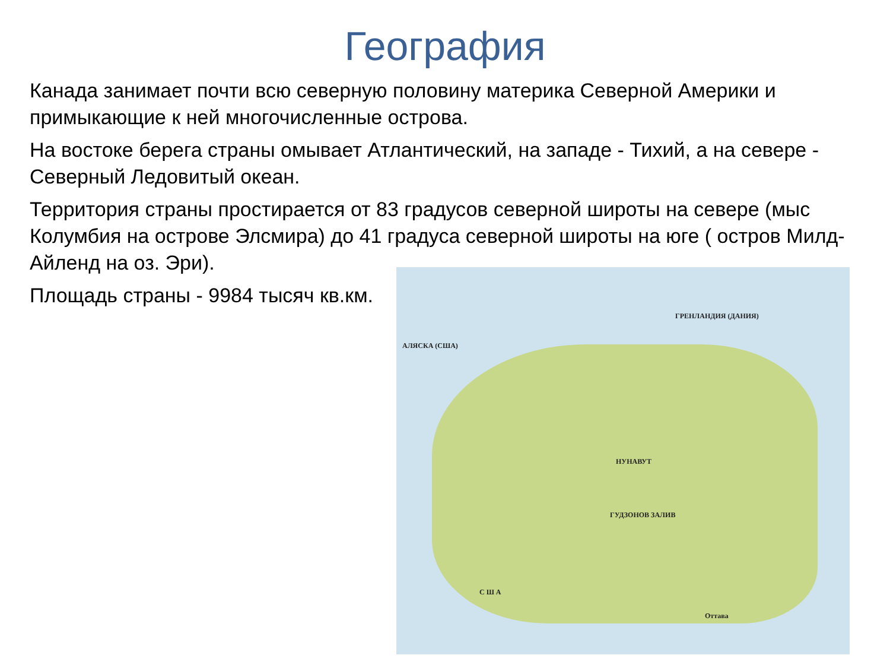География
Канада занимает почти всю северную половину материка Северной Америки и примыкающие к ней многочисленные острова.
На востоке берега страны омывает Атлантический, на западе - Тихий, а на севере - Северный Ледовитый океан.
Территория страны простирается от 83 градусов северной широты на севере (мыс Колумбия на острове Элсмира) до 41 градуса северной широты на юге ( остров Милд-Айленд на оз. Эри).
Площадь страны - 9984 тысяч кв.км.
АЛЯСКА (США)
ГРЕНЛАНДИЯ (ДАНИЯ)
НУНАВУТ
ГУДЗОНОВ ЗАЛИВ
С Ш А
Оттава